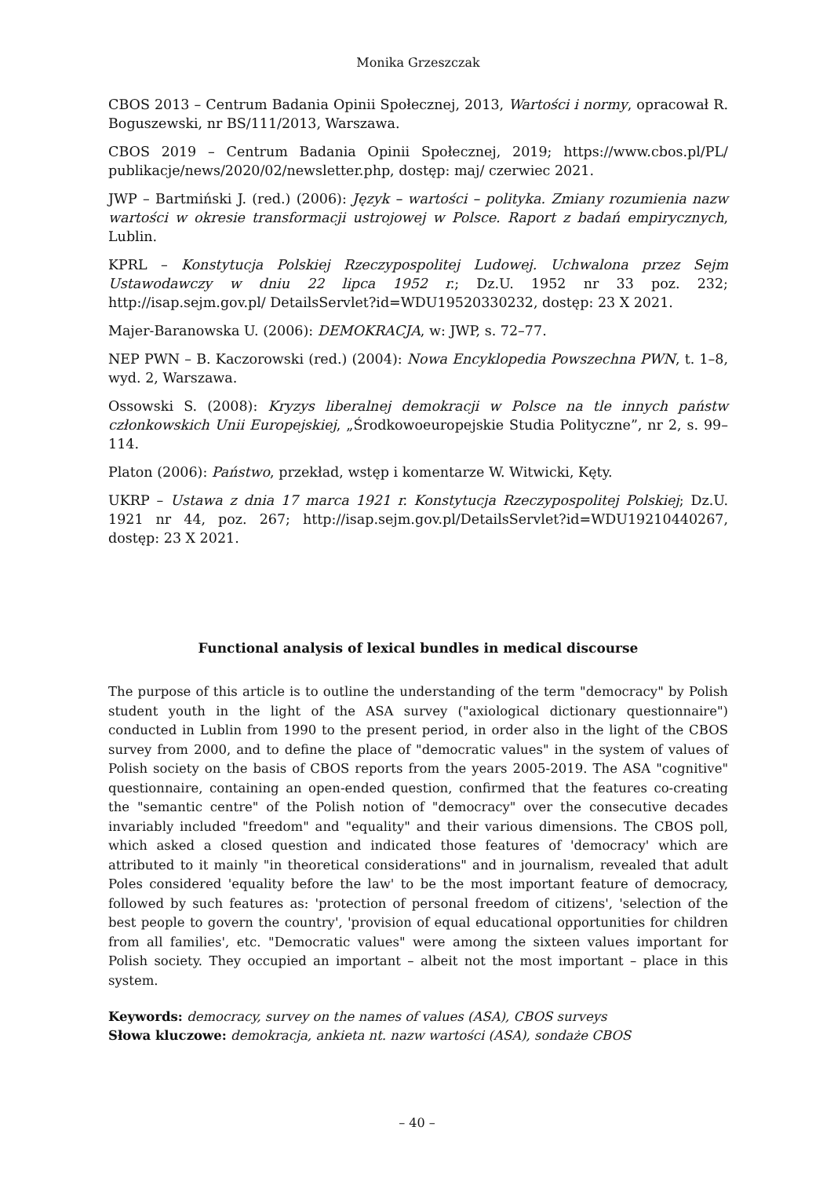Monika Grzeszczak
CBOS 2013 – Centrum Badania Opinii Społecznej, 2013, Wartości i normy, opracował R. Boguszewski, nr BS/111/2013, Warszawa.
CBOS 2019 – Centrum Badania Opinii Społecznej, 2019; https://www.cbos.pl/PL/ publikacje/news/2020/02/newsletter.php, dostęp: maj/ czerwiec 2021.
JWP – Bartmiński J. (red.) (2006): Język – wartości – polityka. Zmiany rozumienia nazw wartości w okresie transformacji ustrojowej w Polsce. Raport z badań empirycznych, Lublin.
KPRL – Konstytucja Polskiej Rzeczypospolitej Ludowej. Uchwalona przez Sejm Ustawodawczy w dniu 22 lipca 1952 r.; Dz.U. 1952 nr 33 poz. 232; http://isap.sejm.gov.pl/ DetailsServlet?id=WDU19520330232, dostęp: 23 X 2021.
Majer-Baranowska U. (2006): DEMOKRACJA, w: JWP, s. 72–77.
NEP PWN – B. Kaczorowski (red.) (2004): Nowa Encyklopedia Powszechna PWN, t. 1–8, wyd. 2, Warszawa.
Ossowski S. (2008): Kryzys liberalnej demokracji w Polsce na tle innych państw członkowskich Unii Europejskiej, „Środkowoeuropejskie Studia Polityczne”, nr 2, s. 99–114.
Platon (2006): Państwo, przekład, wstęp i komentarze W. Witwicki, Kęty.
UKRP – Ustawa z dnia 17 marca 1921 r. Konstytucja Rzeczypospolitej Polskiej; Dz.U. 1921 nr 44, poz. 267; http://isap.sejm.gov.pl/DetailsServlet?id=WDU19210440267, dostęp: 23 X 2021.
Functional analysis of lexical bundles in medical discourse
The purpose of this article is to outline the understanding of the term "democracy" by Polish student youth in the light of the ASA survey ("axiological dictionary questionnaire") conducted in Lublin from 1990 to the present period, in order also in the light of the CBOS survey from 2000, and to define the place of "democratic values" in the system of values of Polish society on the basis of CBOS reports from the years 2005-2019. The ASA "cognitive" questionnaire, containing an open-ended question, confirmed that the features co-creating the "semantic centre" of the Polish notion of "democracy" over the consecutive decades invariably included "freedom" and "equality" and their various dimensions. The CBOS poll, which asked a closed question and indicated those features of 'democracy' which are attributed to it mainly "in theoretical considerations" and in journalism, revealed that adult Poles considered 'equality before the law' to be the most important feature of democracy, followed by such features as: 'protection of personal freedom of citizens', 'selection of the best people to govern the country', 'provision of equal educational opportunities for children from all families', etc. "Democratic values" were among the sixteen values important for Polish society. They occupied an important – albeit not the most important – place in this system.
Keywords: democracy, survey on the names of values (ASA), CBOS surveys
Słowa kluczowe: demokracja, ankieta nt. nazw wartości (ASA), sondaże CBOS
– 40 –